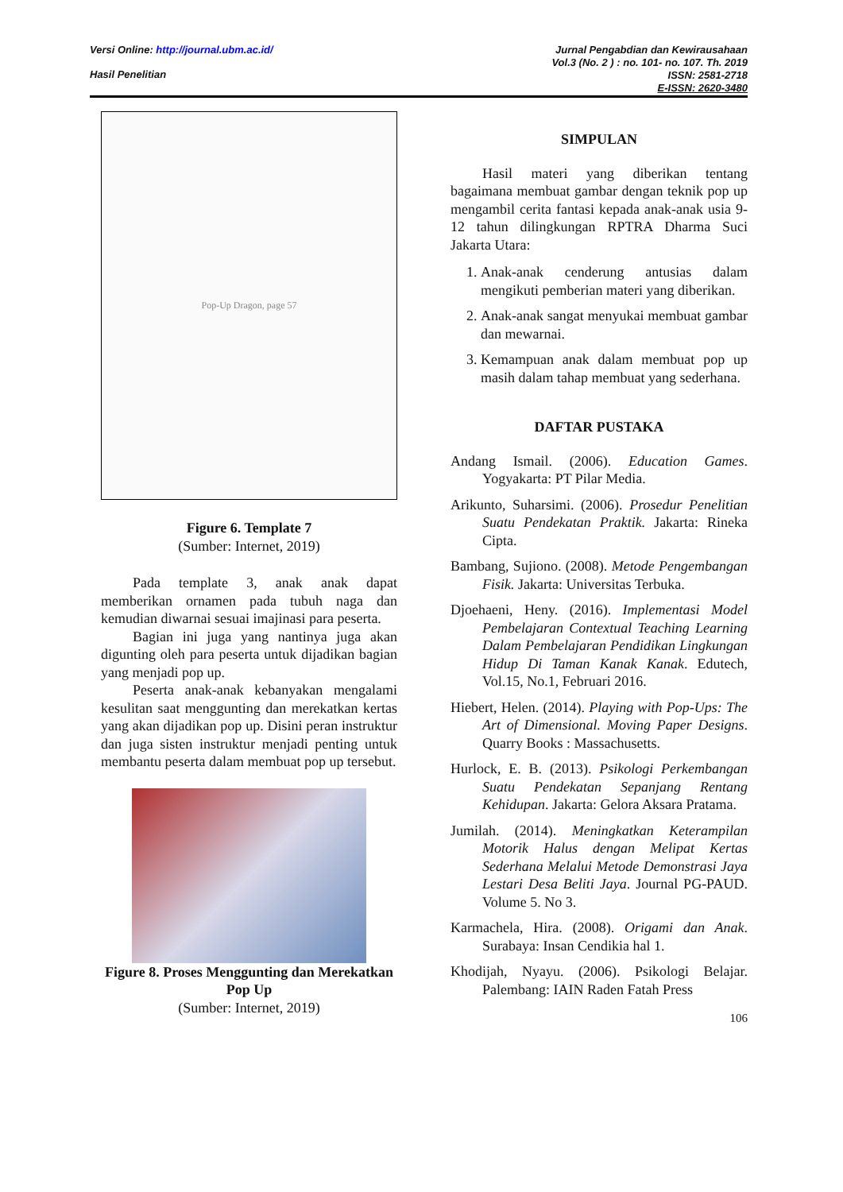Versi Online: http://journal.ubm.ac.id/
Hasil Penelitian
Jurnal Pengabdian dan Kewirausahaan
Vol.3 (No. 2 ) : no. 101- no. 107. Th. 2019
ISSN: 2581-2718
E-ISSN: 2620-3480
Pop-Up Dragon, page 57
Figure 6. Template 7
(Sumber: Internet, 2019)
Pada template 3, anak anak dapat memberikan ornamen pada tubuh naga dan kemudian diwarnai sesuai imajinasi para peserta.
Bagian ini juga yang nantinya juga akan digunting oleh para peserta untuk dijadikan bagian yang menjadi pop up.
Peserta anak-anak kebanyakan mengalami kesulitan saat menggunting dan merekatkan kertas yang akan dijadikan pop up. Disini peran instruktur dan juga sisten instruktur menjadi penting untuk membantu peserta dalam membuat pop up tersebut.
Figure 8. Proses Menggunting dan Merekatkan Pop Up
(Sumber: Internet, 2019)
SIMPULAN
Hasil materi yang diberikan tentang bagaimana membuat gambar dengan teknik pop up mengambil cerita fantasi kepada anak-anak usia 9-12 tahun dilingkungan RPTRA Dharma Suci Jakarta Utara:
1. Anak-anak cenderung antusias dalam mengikuti pemberian materi yang diberikan.
2. Anak-anak sangat menyukai membuat gambar dan mewarnai.
3. Kemampuan anak dalam membuat pop up masih dalam tahap membuat yang sederhana.
DAFTAR PUSTAKA
Andang Ismail. (2006). Education Games. Yogyakarta: PT Pilar Media.
Arikunto, Suharsimi. (2006). Prosedur Penelitian Suatu Pendekatan Praktik. Jakarta: Rineka Cipta.
Bambang, Sujiono. (2008). Metode Pengembangan Fisik. Jakarta: Universitas Terbuka.
Djoehaeni, Heny. (2016). Implementasi Model Pembelajaran Contextual Teaching Learning Dalam Pembelajaran Pendidikan Lingkungan Hidup Di Taman Kanak Kanak. Edutech, Vol.15, No.1, Februari 2016.
Hiebert, Helen. (2014). Playing with Pop-Ups: The Art of Dimensional. Moving Paper Designs. Quarry Books : Massachusetts.
Hurlock, E. B. (2013). Psikologi Perkembangan Suatu Pendekatan Sepanjang Rentang Kehidupan. Jakarta: Gelora Aksara Pratama.
Jumilah. (2014). Meningkatkan Keterampilan Motorik Halus dengan Melipat Kertas Sederhana Melalui Metode Demonstrasi Jaya Lestari Desa Beliti Jaya. Journal PG-PAUD. Volume 5. No 3.
Karmachela, Hira. (2008). Origami dan Anak. Surabaya: Insan Cendikia hal 1.
Khodijah, Nyayu. (2006). Psikologi Belajar. Palembang: IAIN Raden Fatah Press
106